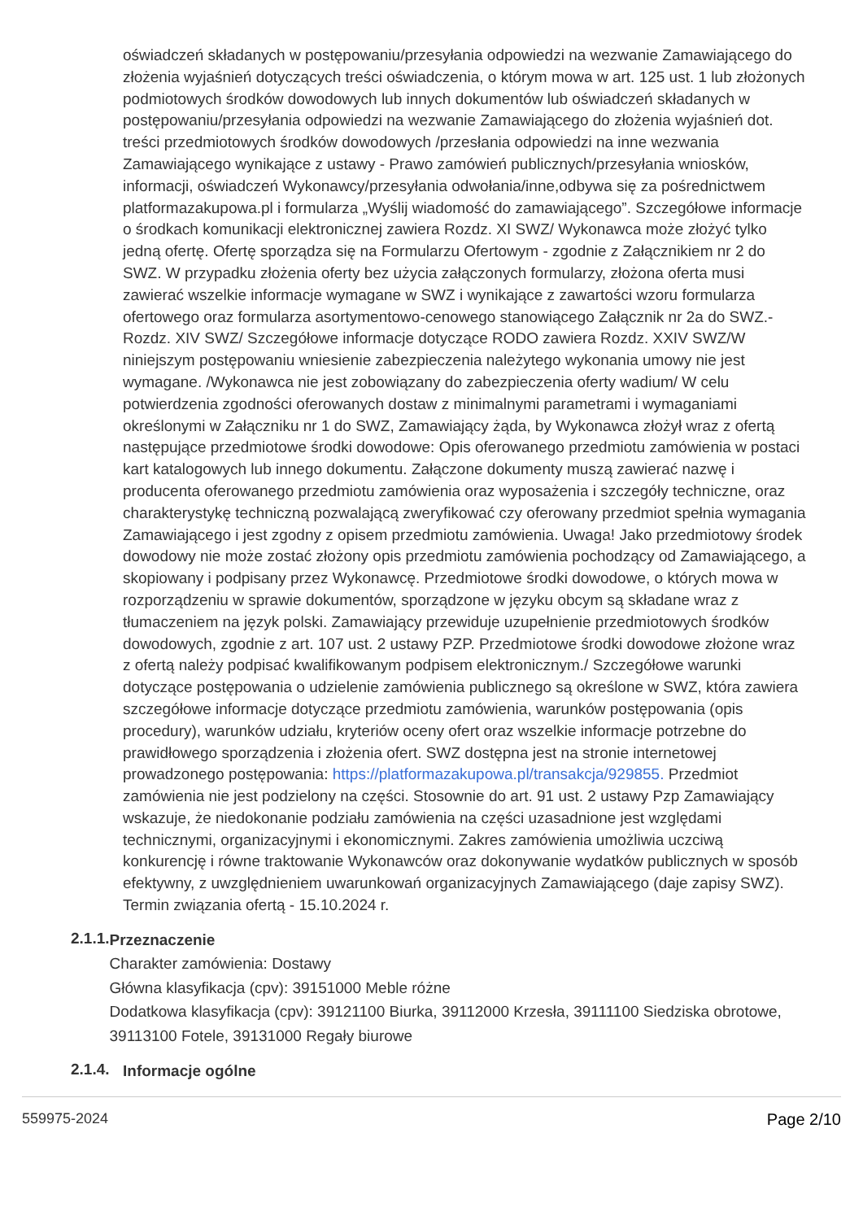oświadczeń składanych w postępowaniu/przesyłania odpowiedzi na wezwanie Zamawiającego do złożenia wyjaśnień dotyczących treści oświadczenia, o którym mowa w art. 125 ust. 1 lub złożonych podmiotowych środków dowodowych lub innych dokumentów lub oświadczeń składanych w postępowaniu/przesyłania odpowiedzi na wezwanie Zamawiającego do złożenia wyjaśnień dot. treści przedmiotowych środków dowodowych /przesłania odpowiedzi na inne wezwania Zamawiającego wynikające z ustawy - Prawo zamówień publicznych/przesyłania wniosków, informacji, oświadczeń Wykonawcy/przesyłania odwołania/inne,odbywa się za pośrednictwem platformazakupowa.pl i formularza „Wyślij wiadomość do zamawiającego”. Szczegółowe informacje o środkach komunikacji elektronicznej zawiera Rozdz. XI SWZ/ Wykonawca może złożyć tylko jedną ofertę. Ofertę sporządza się na Formularzu Ofertowym - zgodnie z Załącznikiem nr 2 do SWZ. W przypadku złożenia oferty bez użycia załączonych formularzy, złożona oferta musi zawierać wszelkie informacje wymagane w SWZ i wynikające z zawartości wzoru formularza ofertowego oraz formularza asortymentowo-cenowego stanowiącego Załącznik nr 2a do SWZ.- Rozdz. XIV SWZ/ Szczegółowe informacje dotyczące RODO zawiera Rozdz. XXIV SWZ/W niniejszym postępowaniu wniesienie zabezpieczenia należytego wykonania umowy nie jest wymagane. /Wykonawca nie jest zobowiązany do zabezpieczenia oferty wadium/ W celu potwierdzenia zgodności oferowanych dostaw z minimalnymi parametrami i wymaganiami określonymi w Załączniku nr 1 do SWZ, Zamawiający żąda, by Wykonawca złożył wraz z ofertą następujące przedmiotowe środki dowodowe: Opis oferowanego przedmiotu zamówienia w postaci kart katalogowych lub innego dokumentu. Załączone dokumenty muszą zawierać nazwę i producenta oferowanego przedmiotu zamówienia oraz wyposażenia i szczegóły techniczne, oraz charakterystykę techniczną pozwalającą zweryfikować czy oferowany przedmiot spełnia wymagania Zamawiającego i jest zgodny z opisem przedmiotu zamówienia. Uwaga! Jako przedmiotowy środek dowodowy nie może zostać złożony opis przedmiotu zamówienia pochodzący od Zamawiającego, a skopiowany i podpisany przez Wykonawcę. Przedmiotowe środki dowodowe, o których mowa w rozporządzeniu w sprawie dokumentów, sporządzone w języku obcym są składane wraz z tłumaczeniem na język polski. Zamawiający przewiduje uzupełnienie przedmiotowych środków dowodowych, zgodnie z art. 107 ust. 2 ustawy PZP. Przedmiotowe środki dowodowe złożone wraz z ofertą należy podpisać kwalifikowanym podpisem elektronicznym./ Szczegółowe warunki dotyczące postępowania o udzielenie zamówienia publicznego są określone w SWZ, która zawiera szczegółowe informacje dotyczące przedmiotu zamówienia, warunków postępowania (opis procedury), warunków udziału, kryteriów oceny ofert oraz wszelkie informacje potrzebne do prawidłowego sporządzenia i złożenia ofert. SWZ dostępna jest na stronie internetowej prowadzonego postępowania: https://platformazakupowa.pl/transakcja/929855. Przedmiot zamówienia nie jest podzielony na części. Stosownie do art. 91 ust. 2 ustawy Pzp Zamawiający wskazuje, że niedokonanie podziału zamówienia na części uzasadnione jest względami technicznymi, organizacyjnymi i ekonomicznymi. Zakres zamówienia umożliwia uczciwą konkurencję i równe traktowanie Wykonawców oraz dokonywanie wydatków publicznych w sposób efektywny, z uwzględnieniem uwarunkowań organizacyjnych Zamawiającego (daje zapisy SWZ). Termin związania ofertą - 15.10.2024 r.
2.1.1.
Przeznaczenie
Charakter zamówienia: Dostawy
Główna klasyfikacja (cpv): 39151000 Meble różne
Dodatkowa klasyfikacja (cpv): 39121100 Biurka, 39112000 Krzesła, 39111100 Siedziska obrotowe, 39113100 Fotele, 39131000 Regały biurowe
2.1.4.
Informacje ogólne
559975-2024 Page 2/10